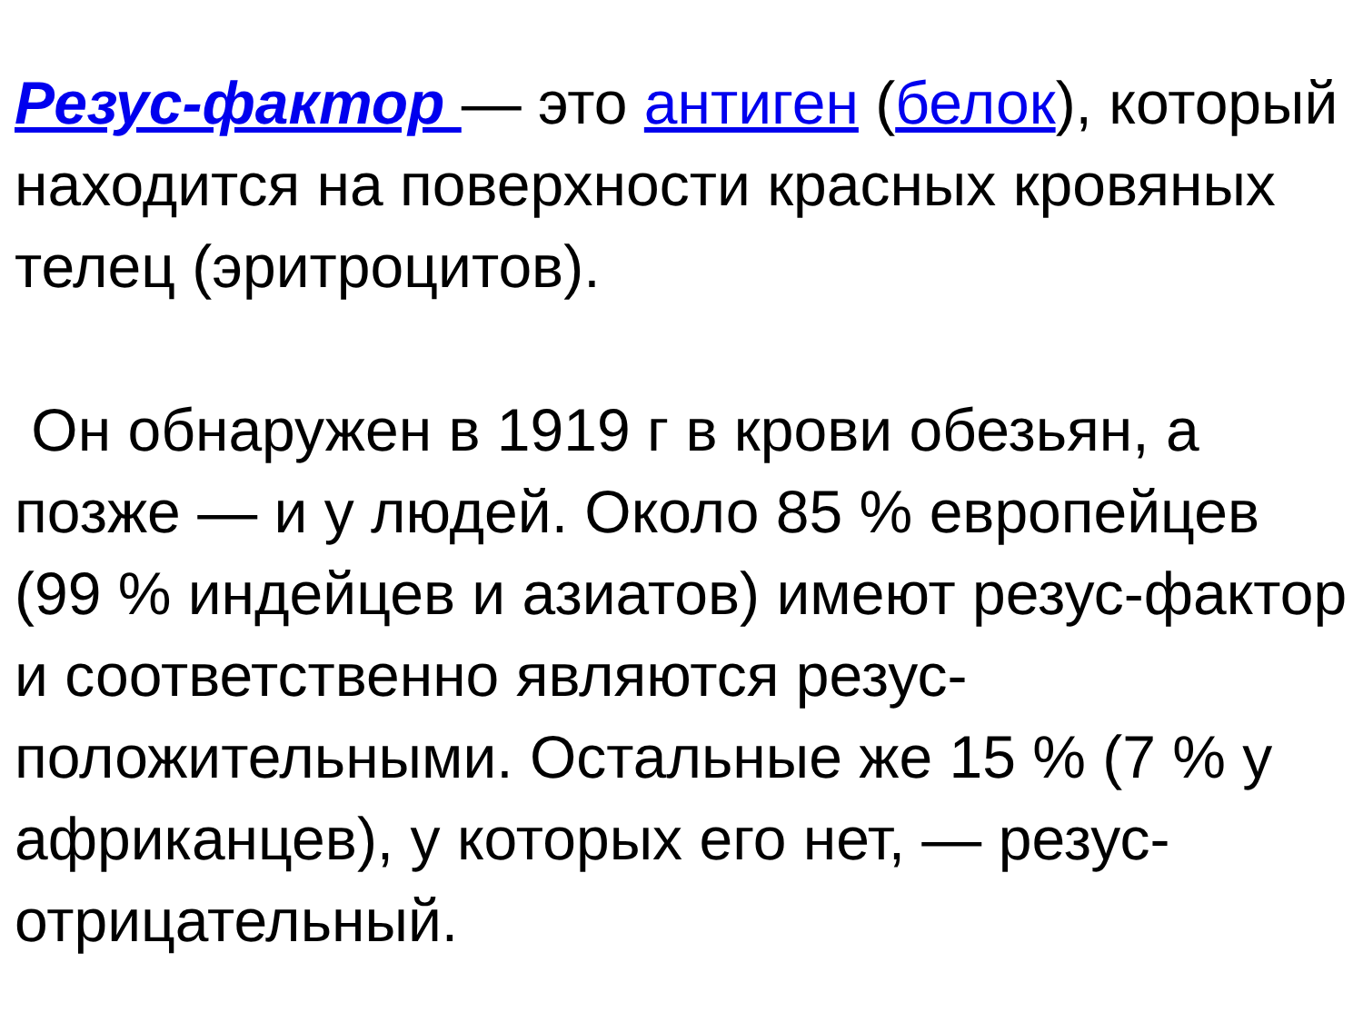Резус-фактор — это антиген (белок), который находится на поверхности красных кровяных телец (эритроцитов).
Он обнаружен в 1919 г в крови обезьян, а позже — и у людей. Около 85 % европейцев (99 % индейцев и азиатов) имеют резус-фактор и соответственно являются резус-положительными. Остальные же 15 % (7 % у африканцев), у которых его нет, — резус-отрицательный.